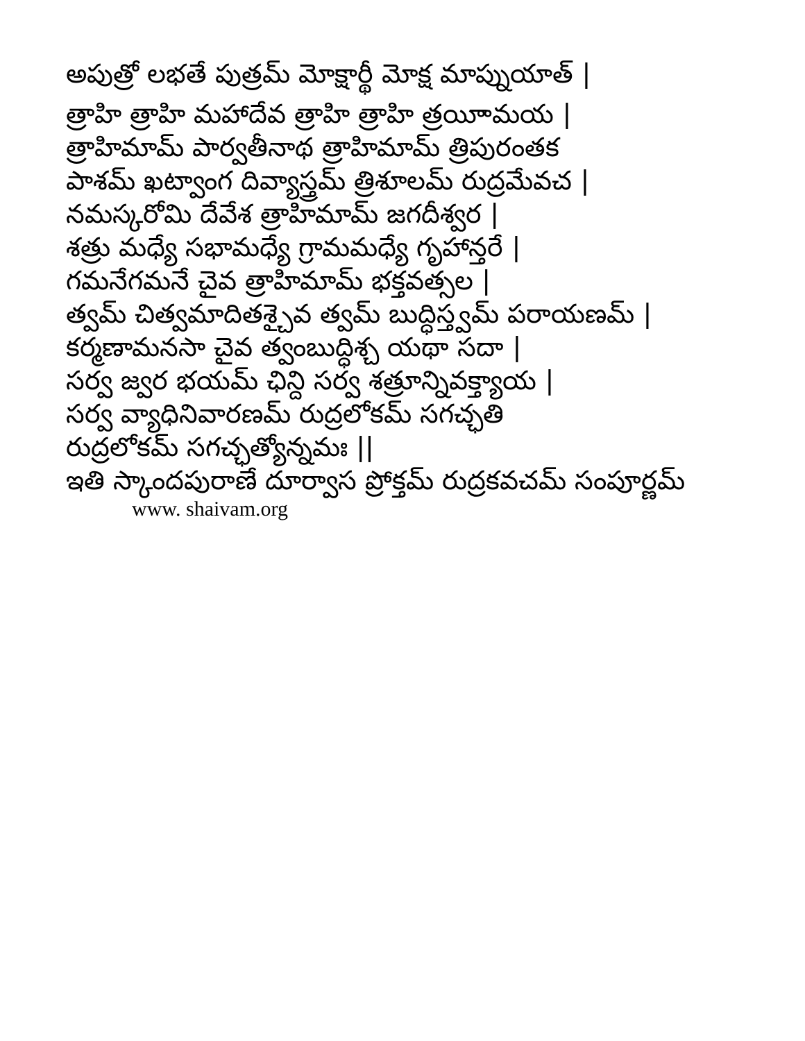అపుత్రో లభతే పుత్రమ్ మోక్షార్థీ మోక్ష మాప్నుయాత్ |
త్రాహి త్రాహి మహాదేవ త్రాహి త్రాహి త్రయీామయ |
త్రాహిమామ్ పార్వతీనాథ త్రాహిమామ్ త్రిపురంతక
పాశమ్ ఖట్వాంగ దివ్యాస్త్రమ్ త్రిశూలమ్ రుద్రమేవచ |
నమస్కరోమి దేవేశ త్రాహిమామ్ జగదీశ్వర |
శత్రు మధ్యే సభామధ్యే గ్రామమధ్యే గృహాన్తరే |
గమనేగమనే చైవ త్రాహిమామ్ భక్తవత్సల |
త్వమ్ చిత్వమాదితశ్చైవ త్వమ్ బుద్ధిస్త్వమ్ పరాయణమ్ |
కర్మణామనసా చైవ త్వంబుద్ధిశ్చ యథా సదా |
సర్వ జ్వర భయమ్ ఛిన్ది సర్వ శత్రూన్నివక్త్యాయ |
సర్వ వ్యాధినివారణమ్ రుద్రలోకమ్ సగచ్ఛతి
రుద్రలోకమ్ సగచ్ఛత్యోన్నమః ||
ఇతి స్కాందపురాణే దూర్వాస ప్రోక్తమ్ రుద్రకవచమ్ సంపూర్ణమ్
www. shaivam.org